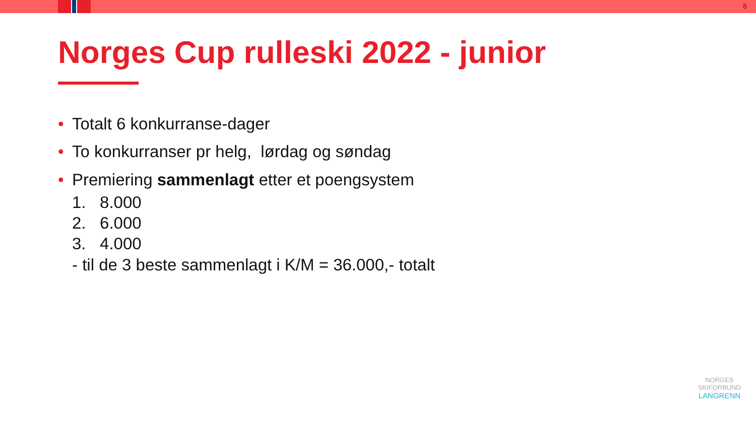6
Norges Cup rulleski 2022 - junior
• Totalt 6 konkurranse-dager
• To konkurranser pr helg, lørdag og søndag
• Premiering sammenlagt etter et poengsystem
1. 8.000
2. 6.000
3. 4.000
- til de 3 beste sammenlagt i K/M = 36.000,- totalt
NORGES
SKIFORBUND
LANGRENN